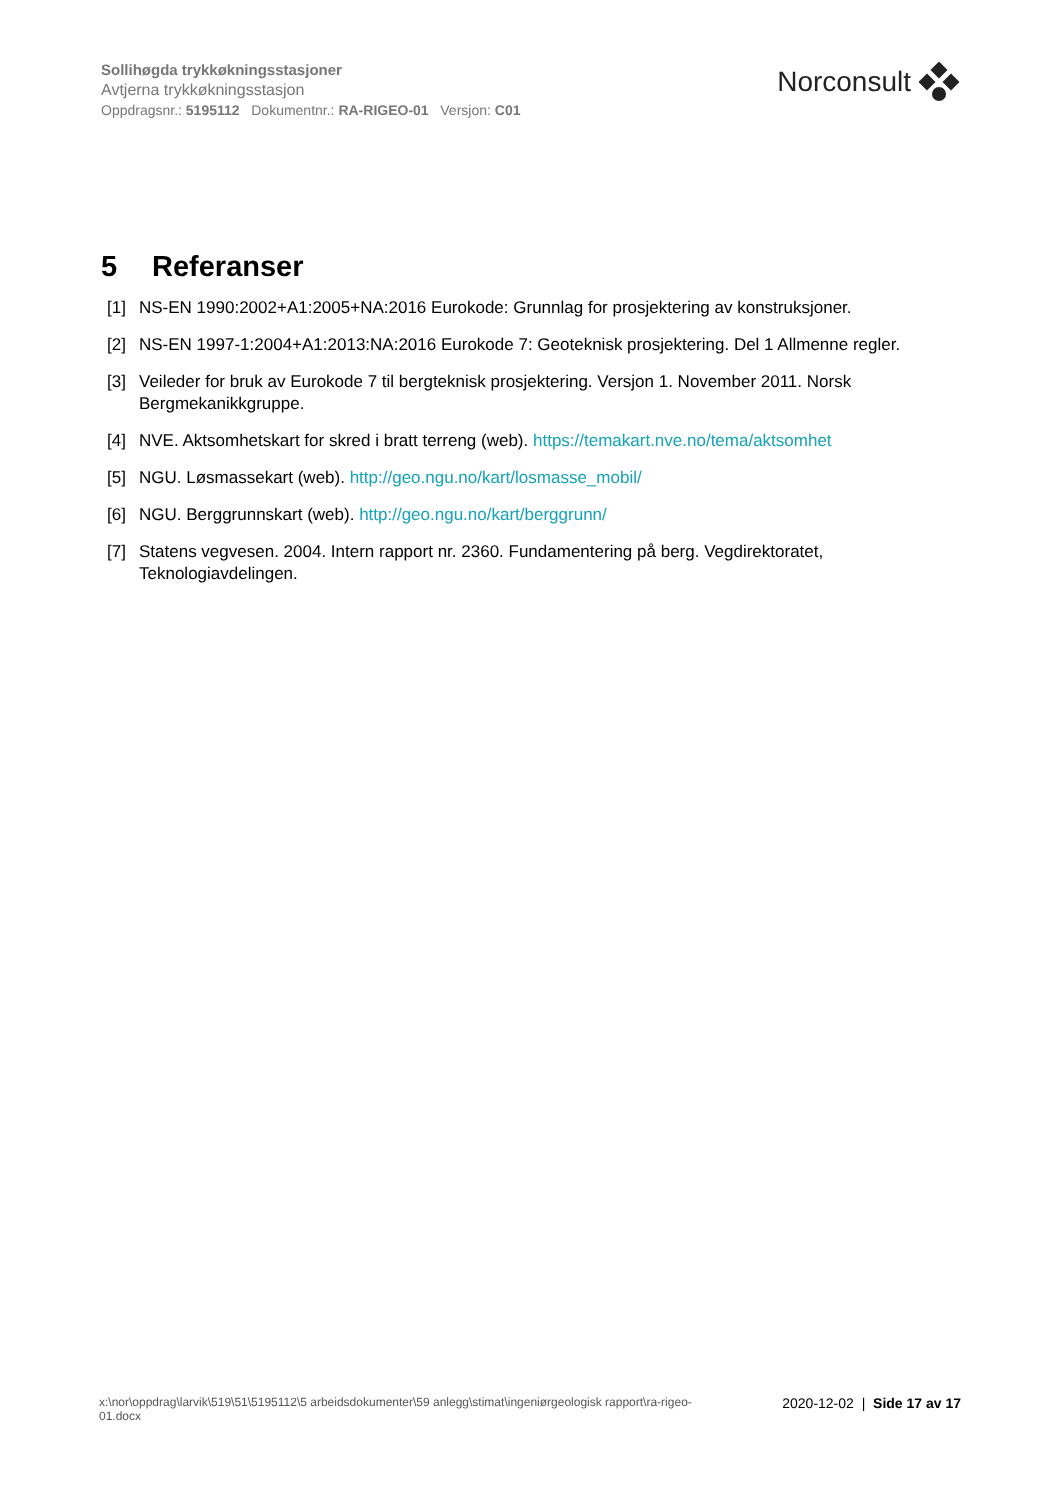Sollihøgda trykkøkningsstasjoner
Avtjerna trykkøkningsstasjon
Oppdragsnr.: 5195112 Dokumentnr.: RA-RIGEO-01 Versjon: C01
Norconsult
5 Referanser
[1] NS-EN 1990:2002+A1:2005+NA:2016 Eurokode: Grunnlag for prosjektering av konstruksjoner.
[2] NS-EN 1997-1:2004+A1:2013:NA:2016 Eurokode 7: Geoteknisk prosjektering. Del 1 Allmenne regler.
[3] Veileder for bruk av Eurokode 7 til bergteknisk prosjektering. Versjon 1. November 2011. Norsk Bergmekanikkgruppe.
[4] NVE. Aktsomhetskart for skred i bratt terreng (web). https://temakart.nve.no/tema/aktsomhet
[5] NGU. Løsmassekart (web). http://geo.ngu.no/kart/losmasse_mobil/
[6] NGU. Berggrunnskart (web). http://geo.ngu.no/kart/berggrunn/
[7] Statens vegvesen. 2004. Intern rapport nr. 2360. Fundamentering på berg. Vegdirektoratet, Teknologiavdelingen.
x:\nor\oppdrag\larvik\519\51\5195112\5 arbeidsdokumenter\59 anlegg\stimat\ingeniørgeologisk rapport\ra-rigeo-
01.docx
2020-12-02 | Side 17 av 17